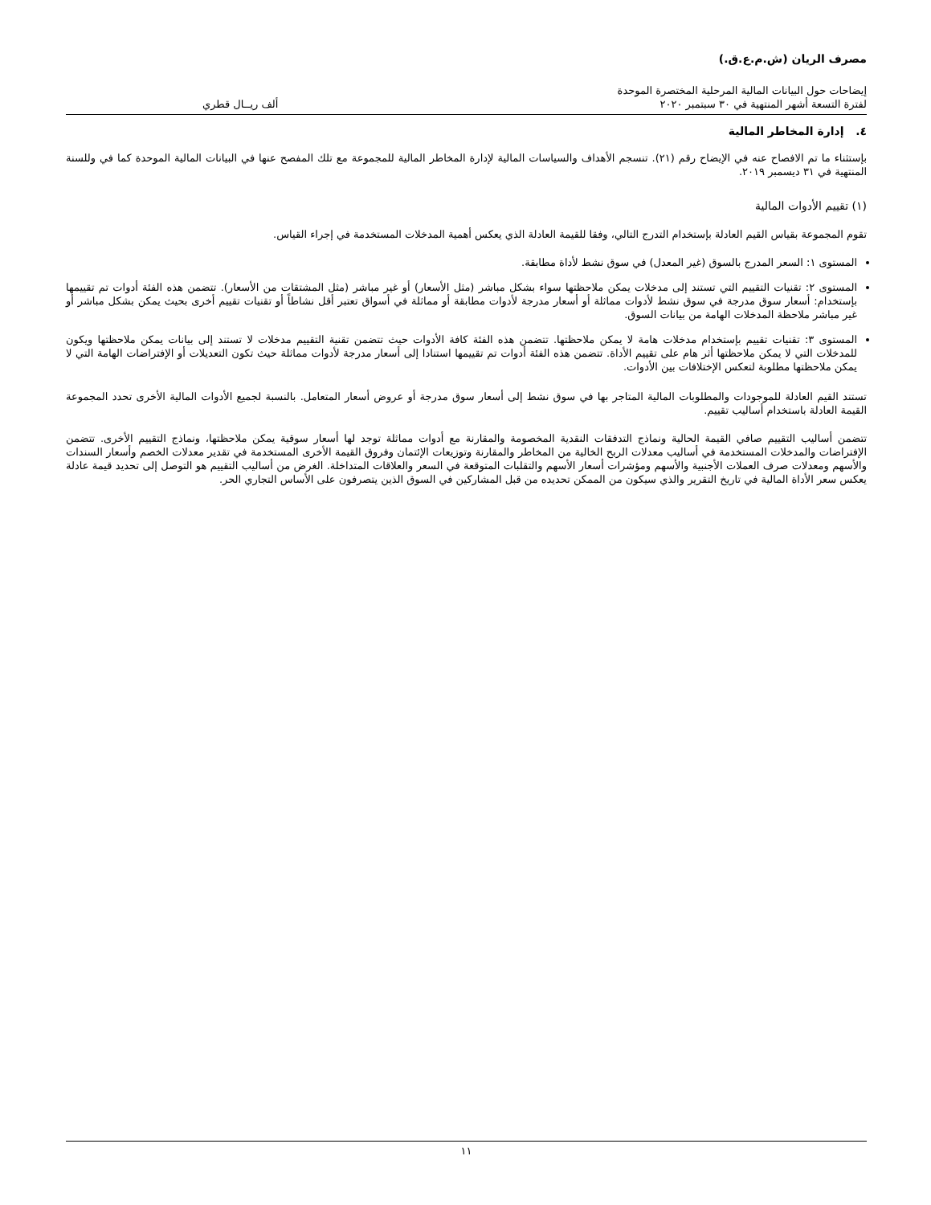مصرف الريان (ش.م.ع.ق.)
إيضاحات حول البيانات المالية المرحلية المختصرة الموحدة
لفترة التسعة أشهر المنتهية في ٣٠ سبتمبر ٢٠٢٠
ألف ريــال قطري
٤. إدارة المخاطر المالية
بإستثناء ما تم الافصاح عنه في الإيضاح رقم (٢١). تنسجم الأهداف والسياسات المالية لإدارة المخاطر المالية للمجموعة مع تلك المفصح عنها في البيانات المالية الموحدة كما في وللسنة المنتهية في ٣١ ديسمبر ٢٠١٩.
(١) تقييم الأدوات المالية
تقوم المجموعة بقياس القيم العادلة بإستخدام التدرج التالي، وفقا للقيمة العادلة الذي يعكس أهمية المدخلات المستخدمة في إجراء القياس.
المستوى ١: السعر المدرج بالسوق (غير المعدل) في سوق نشط لأداة مطابقة.
المستوى ٢: تقنيات التقييم التي تستند إلى مدخلات يمكن ملاحظتها سواء بشكل مباشر (مثل الأسعار) أو غير مباشر (مثل المشتقات من الأسعار). تتضمن هذه الفئة أدوات تم تقييمها بإستخدام: أسعار سوق مدرجة في سوق نشط لأدوات مماثلة أو أسعار مدرجة لأدوات مطابقة أو مماثلة في أسواق تعتبر أقل نشاطاً أو تقنيات تقييم أخرى بحيث يمكن بشكل مباشر أو غير مباشر ملاحظة المدخلات الهامة من بيانات السوق.
المستوى ٣: تقنيات تقييم بإستخدام مدخلات هامة لا يمكن ملاحظتها. تتضمن هذه الفئة كافة الأدوات حيث تتضمن تقنية التقييم مدخلات لا تستند إلى بيانات يمكن ملاحظتها ويكون للمدخلات التي لا يمكن ملاحظتها أثر هام على تقييم الأداة. تتضمن هذه الفئة أدوات تم تقييمها استنادا إلى أسعار مدرجة لأدوات مماثلة حيث تكون التعديلات أو الإفتراضات الهامة التي لا يمكن ملاحظتها مطلوبة لتعكس الإختلافات بين الأدوات.
تستند القيم العادلة للموجودات والمطلوبات المالية المتاجر بها في سوق نشط إلى أسعار سوق مدرجة أو عروض أسعار المتعامل. بالنسبة لجميع الأدوات المالية الأخرى تحدد المجموعة القيمة العادلة باستخدام أساليب تقييم.
تتضمن أساليب التقييم صافي القيمة الحالية ونماذج التدفقات النقدية المخصومة والمقارنة مع أدوات مماثلة توجد لها أسعار سوقية يمكن ملاحظتها، ونماذج التقييم الأخرى. تتضمن الإفتراضات والمدخلات المستخدمة في أساليب معدلات الربح الخالية من المخاطر والمقارنة وتوزيعات الإئتمان وفروق القيمة الأخرى المستخدمة في تقدير معدلات الخصم وأسعار السندات والأسهم ومعدلات صرف العملات الأجنبية والأسهم ومؤشرات أسعار الأسهم والتقلبات المتوقعة في السعر والعلاقات المتداخلة. الغرض من أساليب التقييم هو التوصل إلى تحديد قيمة عادلة يعكس سعر الأداة المالية في تاريخ التقرير والذي سيكون من الممكن تحديده من قبل المشاركين في السوق الذين يتصرفون على الأساس التجاري الحر.
١١